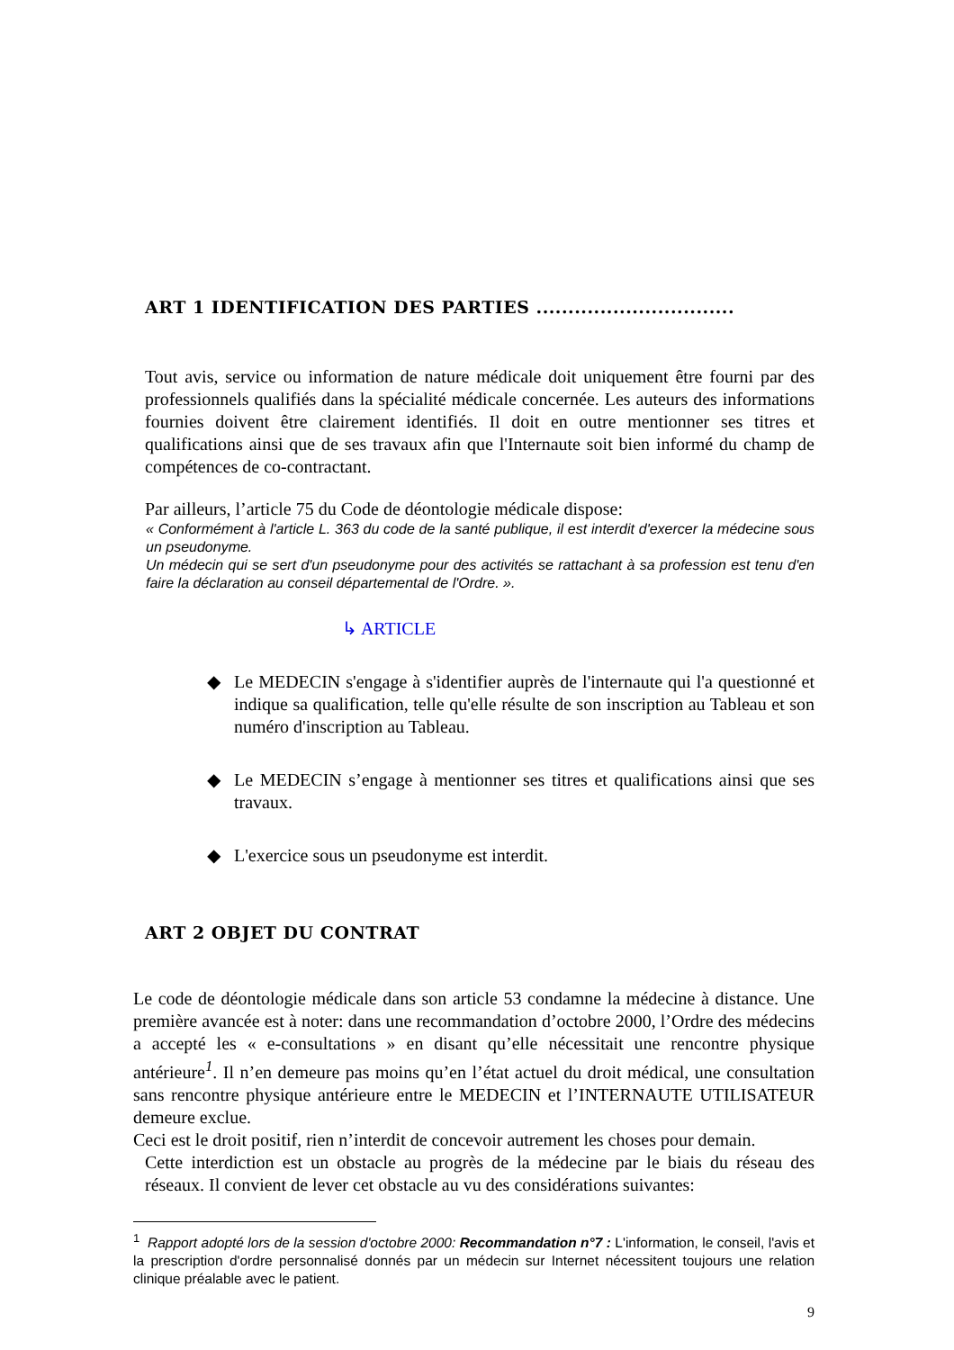ART 1 IDENTIFICATION DES PARTIES ...............................
Tout avis, service ou information de nature médicale doit uniquement être fourni par des professionnels qualifiés dans la spécialité médicale concernée. Les auteurs des informations fournies doivent être clairement identifiés. Il doit en outre mentionner ses titres et qualifications ainsi que de ses travaux afin que l'Internaute soit bien informé du champ de compétences de co-contractant.
Par ailleurs, l’article 75 du Code de déontologie médicale dispose:
« Conformément à l'article L. 363 du code de la santé publique, il est interdit d'exercer la médecine sous un pseudonyme.
Un médecin qui se sert d'un pseudonyme pour des activités se rattachant à sa profession est tenu d'en faire la déclaration au conseil départemental de l'Ordre. ».
↳ ARTICLE
◆
Le MEDECIN s'engage à s'identifier auprès de l'internaute qui l'a questionné et indique sa qualification, telle qu'elle résulte de son inscription au Tableau et son numéro d'inscription au Tableau.
◆
Le MEDECIN s’engage à mentionner ses titres et qualifications ainsi que ses travaux.
◆
L'exercice sous un pseudonyme est interdit.
ART 2 OBJET DU CONTRAT
Le code de déontologie médicale dans son article 53 condamne la médecine à distance. Une première avancée est à noter: dans une recommandation d’octobre 2000, l’Ordre des médecins a accepté les « e-consultations » en disant qu’elle nécessitait une rencontre physique antérieure<sup>1</sup>. Il n’en demeure pas moins qu’en l’état actuel du droit médical, une consultation sans rencontre physique antérieure entre le MEDECIN et l’INTERNAUTE UTILISATEUR demeure exclue.
Ceci est le droit positif, rien n’interdit de concevoir autrement les choses pour demain.
Cette interdiction est un obstacle au progrès de la médecine par le biais du réseau des réseaux. Il convient de lever cet obstacle au vu des considérations suivantes:
<sup>1</sup> Rapport adopté lors de la session d'octobre 2000: Recommandation n°7 : L'information, le conseil, l'avis et la prescription d'ordre personnalisé donnés par un médecin sur Internet nécessitent toujours une relation clinique préalable avec le patient.
9